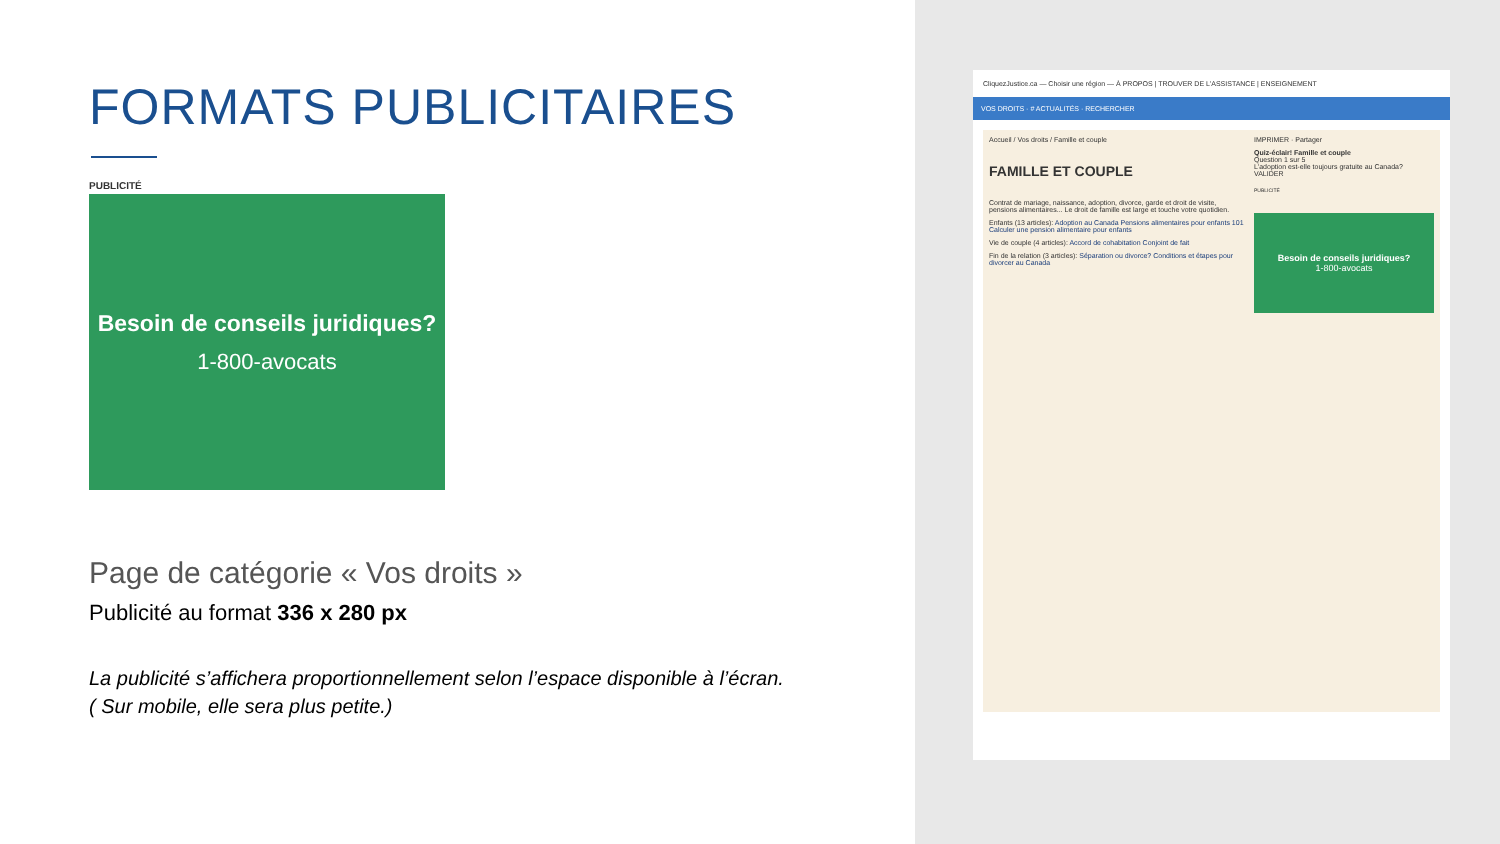FORMATS PUBLICITAIRES
PUBLICITÉ
Besoin de conseils juridiques?
1-800-avocats
Page de catégorie « Vos droits »
Publicité au format 336 x 280 px
La publicité s’affichera proportionnellement selon l’espace disponible à l’écran.
( Sur mobile, elle sera plus petite.)
CliquezJustice.ca — Choisir une région — À PROPOS | TROUVER DE L'ASSISTANCE | ENSEIGNEMENT
VOS DROITS · # ACTUALITÉS · RECHERCHER
Accueil / Vos droits / Famille et couple
FAMILLE ET COUPLE
Contrat de mariage, naissance, adoption, divorce, garde et droit de visite, pensions alimentaires... Le droit de famille est large et touche votre quotidien.
Enfants (13 articles): Adoption au Canada Pensions alimentaires pour enfants 101 Calculer une pension alimentaire pour enfants
Vie de couple (4 articles): Accord de cohabitation Conjoint de fait
Fin de la relation (3 articles): Séparation ou divorce? Conditions et étapes pour divorcer au Canada
IMPRIMER · Partager
Quiz-éclair! Famille et couple
Question 1 sur 5
L'adoption est-elle toujours gratuite au Canada?
VALIDER
PUBLICITÉ
Besoin de conseils juridiques?
1-800-avocats